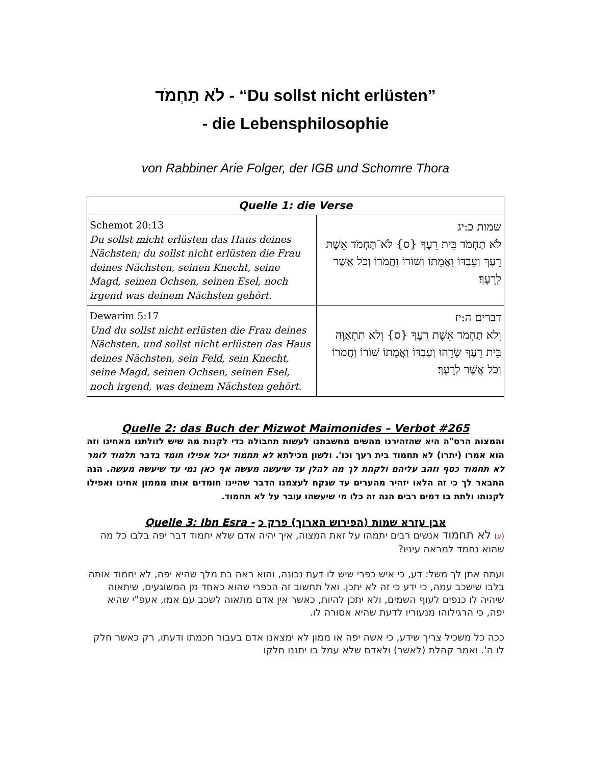לֹא תַחְמֹד - “Du sollst nicht erlüsten”
- die Lebensphilosophie
von Rabbiner Arie Folger, der IGB und Schomre Thora
| Quelle 1: die Verse | |
| --- | --- |
| Schemot 20:13 Du sollst micht erlüsten das Haus deines Nächsten; du sollst nicht erlüsten die Frau deines Nächsten, seinen Knecht, seine Magd, seinen Ochsen, seinen Esel, noch irgend was deinem Nächsten gehört. | שמות כ:יג לֹא תַחְמֹד בֵּית רֵעֶךָ {ס} לֹא־תַחְמֹד אֵשֶׁת רֵעֶךָ וְעַבְדּוֹ וַאֲמָתוֹ וְשׁוֹרוֹ וַחֲמֹרוֹ וְכֹל אֲשֶׁר לְרֵעֶךָ׃ |
| Dewarim 5:17 Und du sollst nicht erlüsten die Frau deines Nächsten, und sollst nicht erlüsten das Haus deines Nächsten, sein Feld, sein Knecht, seine Magd, seinen Ochsen, seinen Esel, noch irgend, was deinem Nächsten gehört. | דברים ה:יז וְלֹא תַחְמֹד אֵשֶׁת רֵעֶךָ {ס} וְלֹא תִתְאַוֶּה בֵּית רֵעֶךָ שָׂדֵהוּ וְעַבְדּוֹ וַאֲמָתוֹ שׁוֹרוֹ וַחֲמֹרוֹ וְכֹל אֲשֶׁר לְרֵעֶךָ׃ |
Quelle 2: das Buch der Mizwot Maimonides – Verbot #265
והמצוה הרס"ה היא שהזהירנו מהשים מחשבתנו לעשות תחבולה כדי לקנות מה שיש לזולתנו מאחינו וזה הוא אמרו (יתרו) לא תחמוד בית רעך וכו'. ולשון מכילתא לא תחמוד יכול אפילו חומד בדבר תלמוד לומר לא תחמוד כסף וזהב עליהם ולקחת לך מה להלן עד שיעשה מעשה אף כאן נמי עד שיעשה מעשה. הנה התבאר לך כי זה הלאו יזהיר מהערים עד שנקח לעצמנו הדבר שהיינו חומדים אותו מממון אחינו ואפילו לקנותו ולתת בו דמים רבים הנה זה כלו מי שיעשהו עובר על לא תחמוד.
Quelle 3: Ibn Esra - אבן עזרא שמות (הפירוש הארוך) פרק כ
(יג) לא תחמוד אנשים רבים יתמהו על זאת המצוה, איך יהיה אדם שלא יחמוד דבר יפה בלבו כל מה שהוא נחמד למראה עיניו?
ועתה אתן לך משל: דע, כי איש כפרי שיש לו דעת נכונה, והוא ראה בת מלך שהיא יפה, לא יחמוד אותה בלבו שישכב עמה, כי ידע כי זה לא יתכן. ואל תחשוב זה הכפרי שהוא כאחד מן המשוגעים, שיתאוה שיהיה לו כנפים לעוף השמים, ולא יתכן להיות, כאשר אין אדם מתאוה לשכב עם אמו, אעפ"י שהיא יפה, כי הרגילוהו מנעוריו לדעת שהיא אסורה לו.
ככה כל משכיל צריך שידע, כי אשה יפה או ממון לא ימצאנו אדם בעבור חכמתו ודעתו, רק כאשר חלק לו ה'. ואמר קהלת (לאשר) ולאדם שלא עמל בו יתננו חלקו